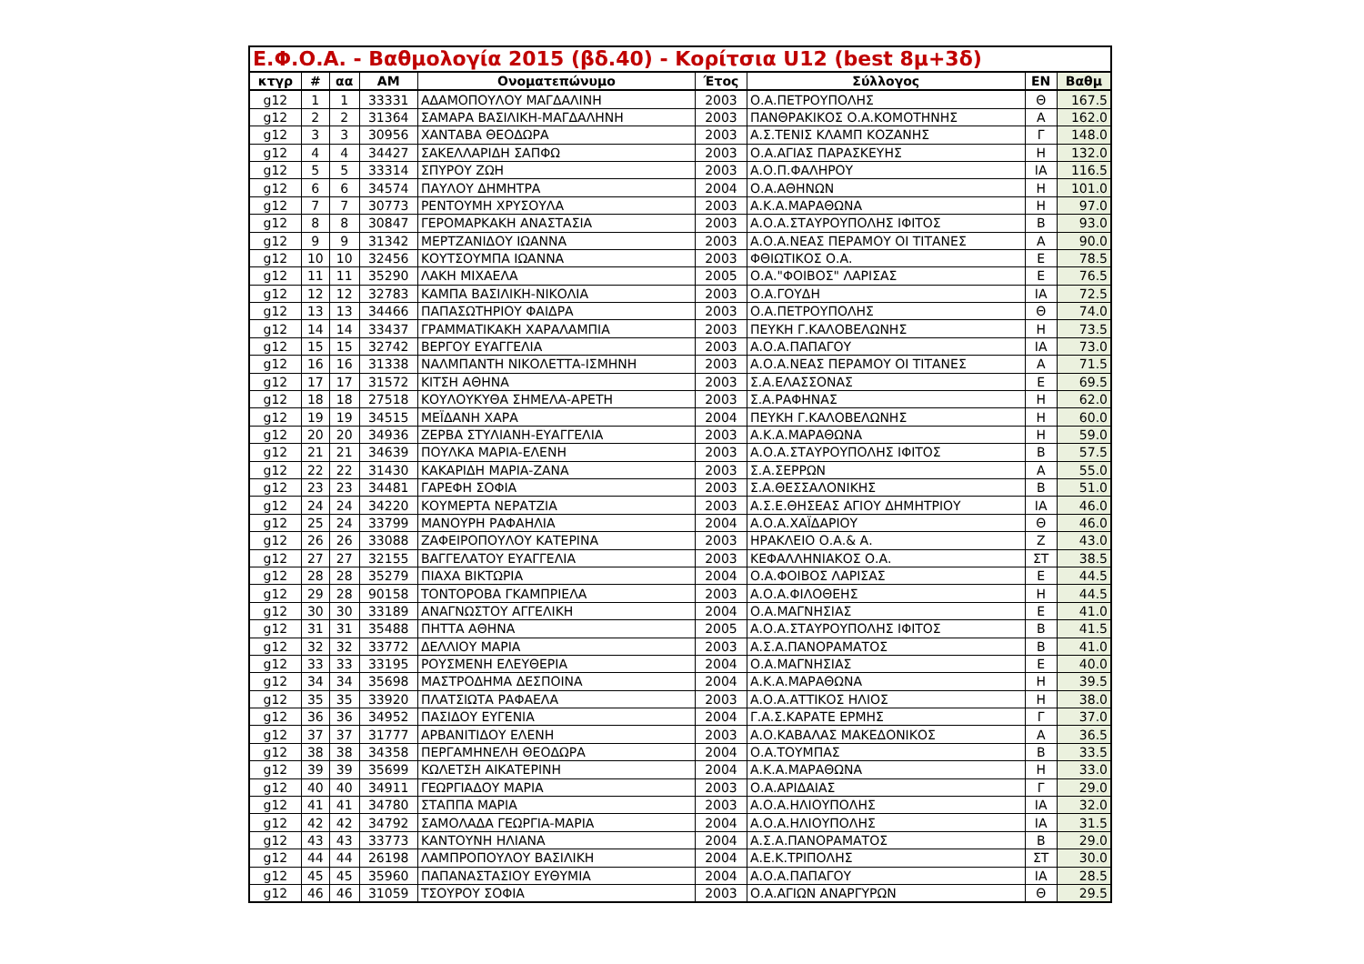| Ε.Φ.Ο.Α. - Βαθμολογία 2015 (βδ.40) - Κορίτσια U12 (best 8μ+3δ) | | | | | | | | |
| --- | --- | --- | --- | --- | --- | --- | --- | --- |
| κτγρ | # | αα | ΑΜ | Ονοματεπώνυμο | Έτος | Σύλλογος | ΕΝ | Βαθμ |
| g12 | 1 | 1 | 33331 | ΑΔΑΜΟΠΟΥΛΟΥ ΜΑΓΔΑΛΙΝΗ | 2003 | Ο.Α.ΠΕΤΡΟΥΠΟΛΗΣ | Θ | 167.5 |
| g12 | 2 | 2 | 31364 | ΣΑΜΑΡΑ ΒΑΣΙΛΙΚΗ-ΜΑΓΔΑΛΗΝΗ | 2003 | ΠΑΝΘΡΑΚΙΚΟΣ Ο.Α.ΚΟΜΟΤΗΝΗΣ | Α | 162.0 |
| g12 | 3 | 3 | 30956 | ΧΑΝΤΑΒΑ ΘΕΟΔΩΡΑ | 2003 | Α.Σ.ΤΕΝΙΣ ΚΛΑΜΠ ΚΟΖΑΝΗΣ | Γ | 148.0 |
| g12 | 4 | 4 | 34427 | ΣΑΚΕΛΛΑΡΙΔΗ ΣΑΠΦΩ | 2003 | Ο.Α.ΑΓΙΑΣ ΠΑΡΑΣΚΕΥΗΣ | Η | 132.0 |
| g12 | 5 | 5 | 33314 | ΣΠΥΡΟΥ ΖΩΗ | 2003 | Α.Ο.Π.ΦΑΛΗΡΟΥ | ΙΑ | 116.5 |
| g12 | 6 | 6 | 34574 | ΠΑΥΛΟΥ ΔΗΜΗΤΡΑ | 2004 | Ο.Α.ΑΘΗΝΩΝ | Η | 101.0 |
| g12 | 7 | 7 | 30773 | ΡΕΝΤΟΥΜΗ ΧΡΥΣΟΥΛΑ | 2003 | Α.Κ.Α.ΜΑΡΑΘΩΝΑ | Η | 97.0 |
| g12 | 8 | 8 | 30847 | ΓΕΡΟΜΑΡΚΑΚΗ ΑΝΑΣΤΑΣΙΑ | 2003 | Α.Ο.Α.ΣΤΑΥΡΟΥΠΟΛΗΣ ΙΦΙΤΟΣ | Β | 93.0 |
| g12 | 9 | 9 | 31342 | ΜΕΡΤΖΑΝΙΔΟΥ ΙΩΑΝΝΑ | 2003 | Α.Ο.Α.ΝΕΑΣ ΠΕΡΑΜΟΥ ΟΙ ΤΙΤΑΝΕΣ | Α | 90.0 |
| g12 | 10 | 10 | 32456 | ΚΟΥΤΣΟΥΜΠΑ ΙΩΑΝΝΑ | 2003 | ΦΘΙΩΤΙΚΟΣ Ο.Α. | Ε | 78.5 |
| g12 | 11 | 11 | 35290 | ΛΑΚΗ ΜΙΧΑΕΛΑ | 2005 | Ο.Α."ΦΟΙΒΟΣ" ΛΑΡΙΣΑΣ | Ε | 76.5 |
| g12 | 12 | 12 | 32783 | ΚΑΜΠΑ ΒΑΣΙΛΙΚΗ-ΝΙΚΟΛΙΑ | 2003 | Ο.Α.ΓΟΥΔΗ | ΙΑ | 72.5 |
| g12 | 13 | 13 | 34466 | ΠΑΠΑΣΩΤΗΡΙΟΥ ΦΑΙΔΡΑ | 2003 | Ο.Α.ΠΕΤΡΟΥΠΟΛΗΣ | Θ | 74.0 |
| g12 | 14 | 14 | 33437 | ΓΡΑΜΜΑΤΙΚΑΚΗ ΧΑΡΑΛΑΜΠΙΑ | 2003 | ΠΕΥΚΗ Γ.ΚΑΛΟΒΕΛΩΝΗΣ | Η | 73.5 |
| g12 | 15 | 15 | 32742 | ΒΕΡΓΟΥ ΕΥΑΓΓΕΛΙΑ | 2003 | Α.Ο.Α.ΠΑΠΑΓΟΥ | ΙΑ | 73.0 |
| g12 | 16 | 16 | 31338 | ΝΑΛΜΠΑΝΤΗ ΝΙΚΟΛΕΤΤΑ-ΙΣΜΗΝΗ | 2003 | Α.Ο.Α.ΝΕΑΣ ΠΕΡΑΜΟΥ ΟΙ ΤΙΤΑΝΕΣ | Α | 71.5 |
| g12 | 17 | 17 | 31572 | ΚΙΤΣΗ ΑΘΗΝΑ | 2003 | Σ.Α.ΕΛΑΣΣΟΝΑΣ | Ε | 69.5 |
| g12 | 18 | 18 | 27518 | ΚΟΥΛΟΥΚΥΘΑ ΣΗΜΕΛΑ-ΑΡΕΤΗ | 2003 | Σ.Α.ΡΑΦΗΝΑΣ | Η | 62.0 |
| g12 | 19 | 19 | 34515 | ΜΕΪΔΑΝΗ ΧΑΡΑ | 2004 | ΠΕΥΚΗ Γ.ΚΑΛΟΒΕΛΩΝΗΣ | Η | 60.0 |
| g12 | 20 | 20 | 34936 | ΖΕΡΒΑ ΣΤΥΛΙΑΝΗ-ΕΥΑΓΓΕΛΙΑ | 2003 | Α.Κ.Α.ΜΑΡΑΘΩΝΑ | Η | 59.0 |
| g12 | 21 | 21 | 34639 | ΠΟΥΛΚΑ ΜΑΡΙΑ-ΕΛΕΝΗ | 2003 | Α.Ο.Α.ΣΤΑΥΡΟΥΠΟΛΗΣ ΙΦΙΤΟΣ | Β | 57.5 |
| g12 | 22 | 22 | 31430 | ΚΑΚΑΡΙΔΗ ΜΑΡΙΑ-ΖΑΝΑ | 2003 | Σ.Α.ΣΕΡΡΩΝ | Α | 55.0 |
| g12 | 23 | 23 | 34481 | ΓΑΡΕΦΗ ΣΟΦΙΑ | 2003 | Σ.Α.ΘΕΣΣΑΛΟΝΙΚΗΣ | Β | 51.0 |
| g12 | 24 | 24 | 34220 | ΚΟΥΜΕΡΤΑ ΝΕΡΑΤΖΙΑ | 2003 | Α.Σ.Ε.ΘΗΣΕΑΣ ΑΓΙΟΥ ΔΗΜΗΤΡΙΟΥ | ΙΑ | 46.0 |
| g12 | 25 | 24 | 33799 | ΜΑΝΟΥΡΗ ΡΑΦΑΗΛΙΑ | 2004 | Α.Ο.Α.ΧΑΪΔΑΡΙΟΥ | Θ | 46.0 |
| g12 | 26 | 26 | 33088 | ΖΑΦΕΙΡΟΠΟΥΛΟΥ ΚΑΤΕΡΙΝΑ | 2003 | ΗΡΑΚΛΕΙΟ Ο.Α.& Α. | Ζ | 43.0 |
| g12 | 27 | 27 | 32155 | ΒΑΓΓΕΛΑΤΟΥ ΕΥΑΓΓΕΛΙΑ | 2003 | ΚΕΦΑΛΛΗΝΙΑΚΟΣ Ο.Α. | ΣΤ | 38.5 |
| g12 | 28 | 28 | 35279 | ΠΙΑΧΑ ΒΙΚΤΩΡΙΑ | 2004 | Ο.Α.ΦΟΙΒΟΣ ΛΑΡΙΣΑΣ | Ε | 44.5 |
| g12 | 29 | 28 | 90158 | ΤΟΝΤΟΡΟΒΑ ΓΚΑΜΠΡΙΕΛΑ | 2003 | Α.Ο.Α.ΦΙΛΟΘΕΗΣ | Η | 44.5 |
| g12 | 30 | 30 | 33189 | ΑΝΑΓΝΩΣΤΟΥ ΑΓΓΕΛΙΚΗ | 2004 | Ο.Α.ΜΑΓΝΗΣΙΑΣ | Ε | 41.0 |
| g12 | 31 | 31 | 35488 | ΠΗΤΤΑ ΑΘΗΝΑ | 2005 | Α.Ο.Α.ΣΤΑΥΡΟΥΠΟΛΗΣ ΙΦΙΤΟΣ | Β | 41.5 |
| g12 | 32 | 32 | 33772 | ΔΕΛΛΙΟΥ ΜΑΡΙΑ | 2003 | Α.Σ.Α.ΠΑΝΟΡΑΜΑΤΟΣ | Β | 41.0 |
| g12 | 33 | 33 | 33195 | ΡΟΥΣΜΕΝΗ ΕΛΕΥΘΕΡΙΑ | 2004 | Ο.Α.ΜΑΓΝΗΣΙΑΣ | Ε | 40.0 |
| g12 | 34 | 34 | 35698 | ΜΑΣΤΡΟΔΗΜΑ ΔΕΣΠΟΙΝΑ | 2004 | Α.Κ.Α.ΜΑΡΑΘΩΝΑ | Η | 39.5 |
| g12 | 35 | 35 | 33920 | ΠΛΑΤΣΙΩΤΑ ΡΑΦΑΕΛΑ | 2003 | Α.Ο.Α.ΑΤΤΙΚΟΣ ΗΛΙΟΣ | Η | 38.0 |
| g12 | 36 | 36 | 34952 | ΠΑΣΙΔΟΥ ΕΥΓΕΝΙΑ | 2004 | Γ.Α.Σ.ΚΑΡΑΤΕ ΕΡΜΗΣ | Γ | 37.0 |
| g12 | 37 | 37 | 31777 | ΑΡΒΑΝΙΤΙΔΟΥ ΕΛΕΝΗ | 2003 | Α.Ο.ΚΑΒΑΛΑΣ ΜΑΚΕΔΟΝΙΚΟΣ | Α | 36.5 |
| g12 | 38 | 38 | 34358 | ΠΕΡΓΑΜΗΝΕΛΗ ΘΕΟΔΩΡΑ | 2004 | Ο.Α.ΤΟΥΜΠΑΣ | Β | 33.5 |
| g12 | 39 | 39 | 35699 | ΚΩΛΕΤΣΗ ΑΙΚΑΤΕΡΙΝΗ | 2004 | Α.Κ.Α.ΜΑΡΑΘΩΝΑ | Η | 33.0 |
| g12 | 40 | 40 | 34911 | ΓΕΩΡΓΙΑΔΟΥ ΜΑΡΙΑ | 2003 | Ο.Α.ΑΡΙΔΑΙΑΣ | Γ | 29.0 |
| g12 | 41 | 41 | 34780 | ΣΤΑΠΠΑ ΜΑΡΙΑ | 2003 | Α.Ο.Α.ΗΛΙΟΥΠΟΛΗΣ | ΙΑ | 32.0 |
| g12 | 42 | 42 | 34792 | ΣΑΜΟΛΑΔΑ ΓΕΩΡΓΙΑ-ΜΑΡΙΑ | 2004 | Α.Ο.Α.ΗΛΙΟΥΠΟΛΗΣ | ΙΑ | 31.5 |
| g12 | 43 | 43 | 33773 | ΚΑΝΤΟΥΝΗ ΗΛΙΑΝΑ | 2004 | Α.Σ.Α.ΠΑΝΟΡΑΜΑΤΟΣ | Β | 29.0 |
| g12 | 44 | 44 | 26198 | ΛΑΜΠΡΟΠΟΥΛΟΥ ΒΑΣΙΛΙΚΗ | 2004 | Α.Ε.Κ.ΤΡΙΠΟΛΗΣ | ΣΤ | 30.0 |
| g12 | 45 | 45 | 35960 | ΠΑΠΑΝΑΣΤΑΣΙΟΥ ΕΥΘΥΜΙΑ | 2004 | Α.Ο.Α.ΠΑΠΑΓΟΥ | ΙΑ | 28.5 |
| g12 | 46 | 46 | 31059 | ΤΣΟΥΡΟΥ ΣΟΦΙΑ | 2003 | Ο.Α.ΑΓΙΩΝ ΑΝΑΡΓΥΡΩΝ | Θ | 29.5 |